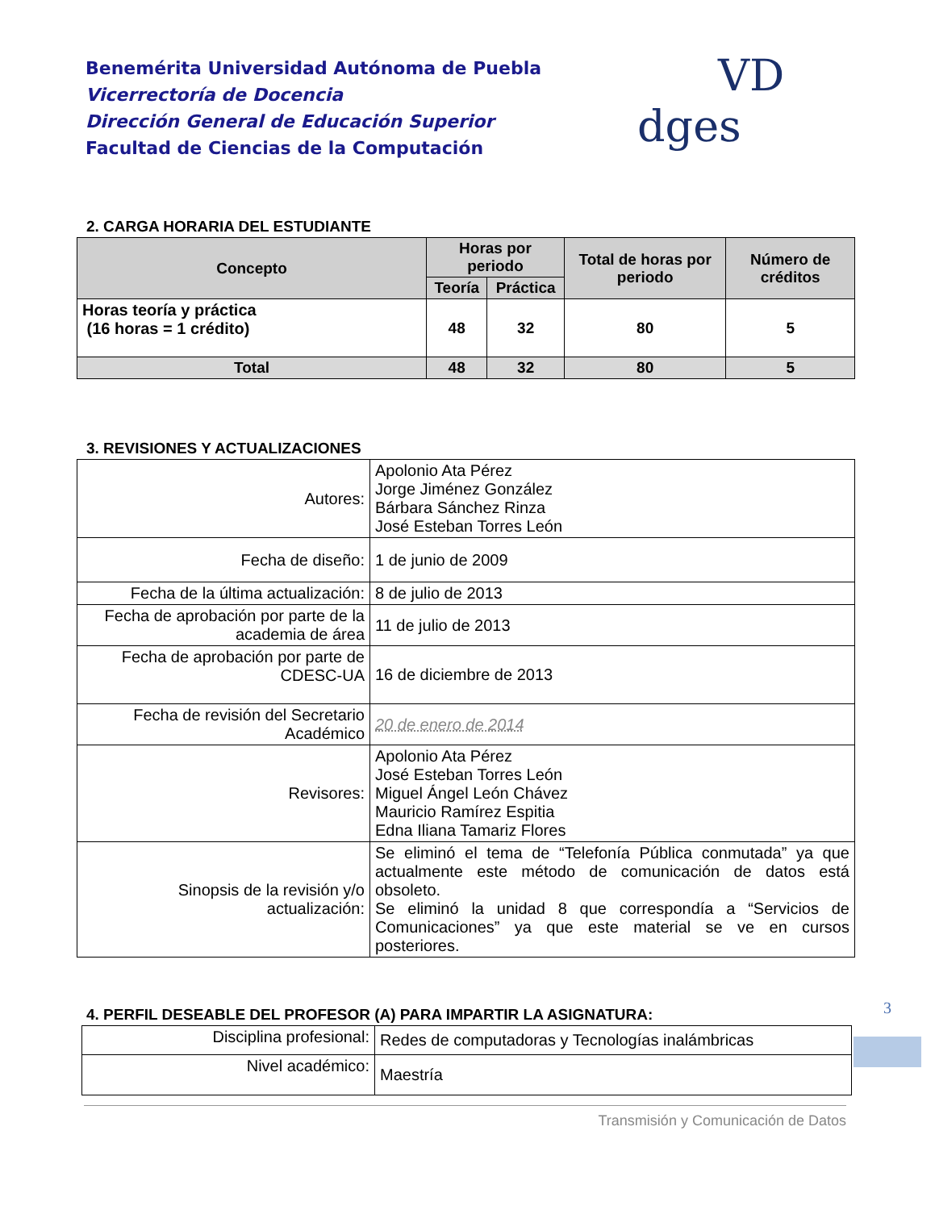Benemérita Universidad Autónoma de Puebla
Vicerrectoría de Docencia
Dirección General de Educación Superior
Facultad de Ciencias de la Computación
VD dges
2. CARGA HORARIA DEL ESTUDIANTE
| Concepto | Horas por periodo | | Total de horas por periodo | Número de créditos |
| --- | --- | --- | --- | --- |
| | Teoría | Práctica | | |
| Horas teoría y práctica (16 horas = 1 crédito) | 48 | 32 | 80 | 5 |
| Total | 48 | 32 | 80 | 5 |
3. REVISIONES Y ACTUALIZACIONES
| Autores: | Apolonio Ata Pérez Jorge Jiménez González Bárbara Sánchez Rinza José Esteban Torres León |
| Fecha de diseño: | 1 de junio de 2009 |
| Fecha de la última actualización: | 8 de julio de 2013 |
| Fecha de aprobación por parte de la academia de área | 11 de julio de 2013 |
| Fecha de aprobación por parte de CDESC-UA | 16 de diciembre de 2013 |
| Fecha de revisión del Secretario Académico | 20 de enero de 2014 |
| Revisores: | Apolonio Ata Pérez José Esteban Torres León Miguel Ángel León Chávez Mauricio Ramírez Espitia Edna Iliana Tamariz Flores |
| Sinopsis de la revisión y/o actualización: | Se eliminó el tema de “Telefonía Pública conmutada” ya que actualmente este método de comunicación de datos está obsoleto. Se eliminó la unidad 8 que correspondía a “Servicios de Comunicaciones” ya que este material se ve en cursos posteriores. |
4. PERFIL DESEABLE DEL PROFESOR (A) PARA IMPARTIR LA ASIGNATURA:
| Disciplina profesional: | Redes de computadoras y Tecnologías inalámbricas |
| Nivel académico: | Maestría |
3
Transmisión y Comunicación de Datos